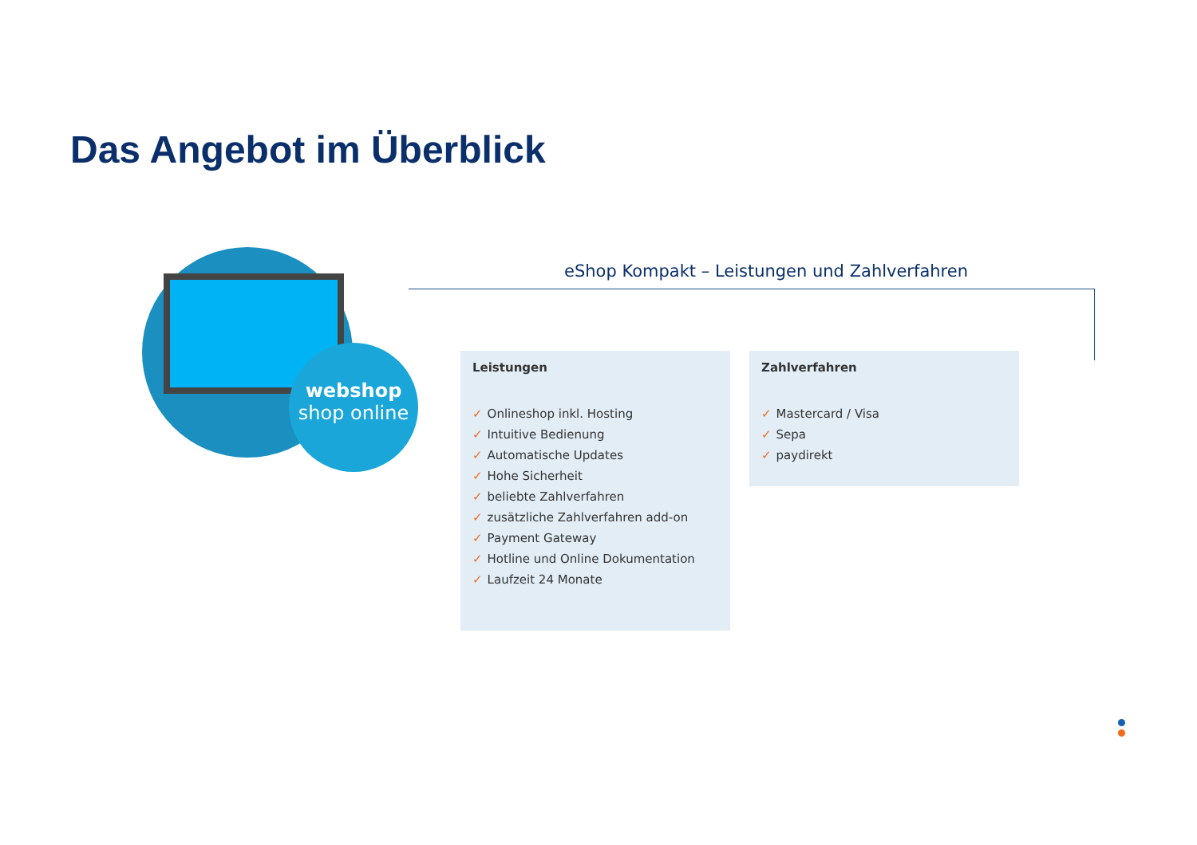Das Angebot im Überblick
webshop
shop online
eShop Kompakt – Leistungen und Zahlverfahren
Leistungen
✓ Onlineshop inkl. Hosting
✓ Intuitive Bedienung
✓ Automatische Updates
✓ Hohe Sicherheit
✓ beliebte Zahlverfahren
✓ zusätzliche Zahlverfahren add-on
✓ Payment Gateway
✓ Hotline und Online Dokumentation
✓ Laufzeit 24 Monate
Zahlverfahren
✓ Mastercard / Visa
✓ Sepa
✓ paydirekt